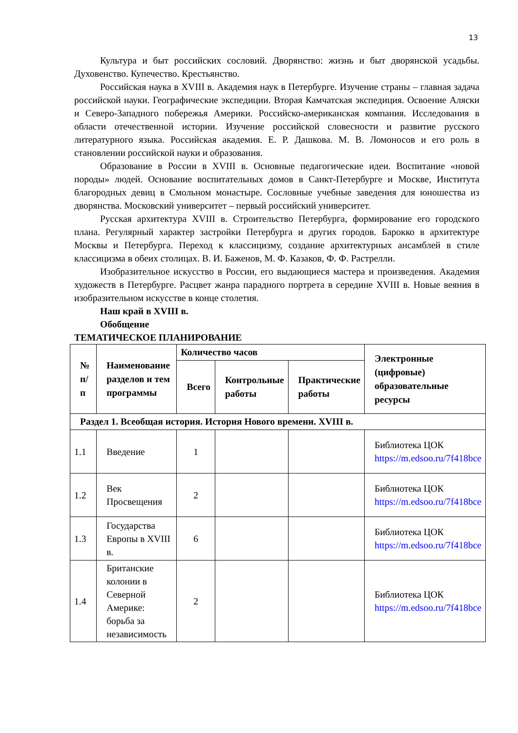13
Культура и быт российских сословий. Дворянство: жизнь и быт дворянской усадьбы. Духовенство. Купечество. Крестьянство.
Российская наука в XVIII в. Академия наук в Петербурге. Изучение страны – главная задача российской науки. Географические экспедиции. Вторая Камчатская экспедиция. Освоение Аляски и Северо-Западного побережья Америки. Российско-американская компания. Исследования в области отечественной истории. Изучение российской словесности и развитие русского литературного языка. Российская академия. Е. Р. Дашкова. М. В. Ломоносов и его роль в становлении российской науки и образования.
Образование в России в XVIII в. Основные педагогические идеи. Воспитание «новой породы» людей. Основание воспитательных домов в Санкт-Петербурге и Москве, Института благородных девиц в Смольном монастыре. Сословные учебные заведения для юношества из дворянства. Московский университет – первый российский университет.
Русская архитектура XVIII в. Строительство Петербурга, формирование его городского плана. Регулярный характер застройки Петербурга и других городов. Барокко в архитектуре Москвы и Петербурга. Переход к классицизму, создание архитектурных ансамблей в стиле классицизма в обеих столицах. В. И. Баженов, М. Ф. Казаков, Ф. Ф. Растрелли.
Изобразительное искусство в России, его выдающиеся мастера и произведения. Академия художеств в Петербурге. Расцвет жанра парадного портрета в середине XVIII в. Новые веяния в изобразительном искусстве в конце столетия.
Наш край в XVIII в.
Обобщение
ТЕМАТИЧЕСКОЕ ПЛАНИРОВАНИЕ
| № п/п | Наименование разделов и тем программы | Количество часов | | | Электронные (цифровые) образовательные ресурсы |
| --- | --- | --- | --- | --- | --- |
| | | Всего | Контрольные работы | Практические работы | |
| Раздел 1. Всеобщая история. История Нового времени. XVIII в. | | | | | |
| 1.1 | Введение | 1 | | | Библиотека ЦОК https://m.edsoo.ru/7f418bce |
| 1.2 | Век Просвещения | 2 | | | Библиотека ЦОК https://m.edsoo.ru/7f418bce |
| 1.3 | Государства Европы в XVIII в. | 6 | | | Библиотека ЦОК https://m.edsoo.ru/7f418bce |
| 1.4 | Британские колонии в Северной Америке: борьба за независимость | 2 | | | Библиотека ЦОК https://m.edsoo.ru/7f418bce |